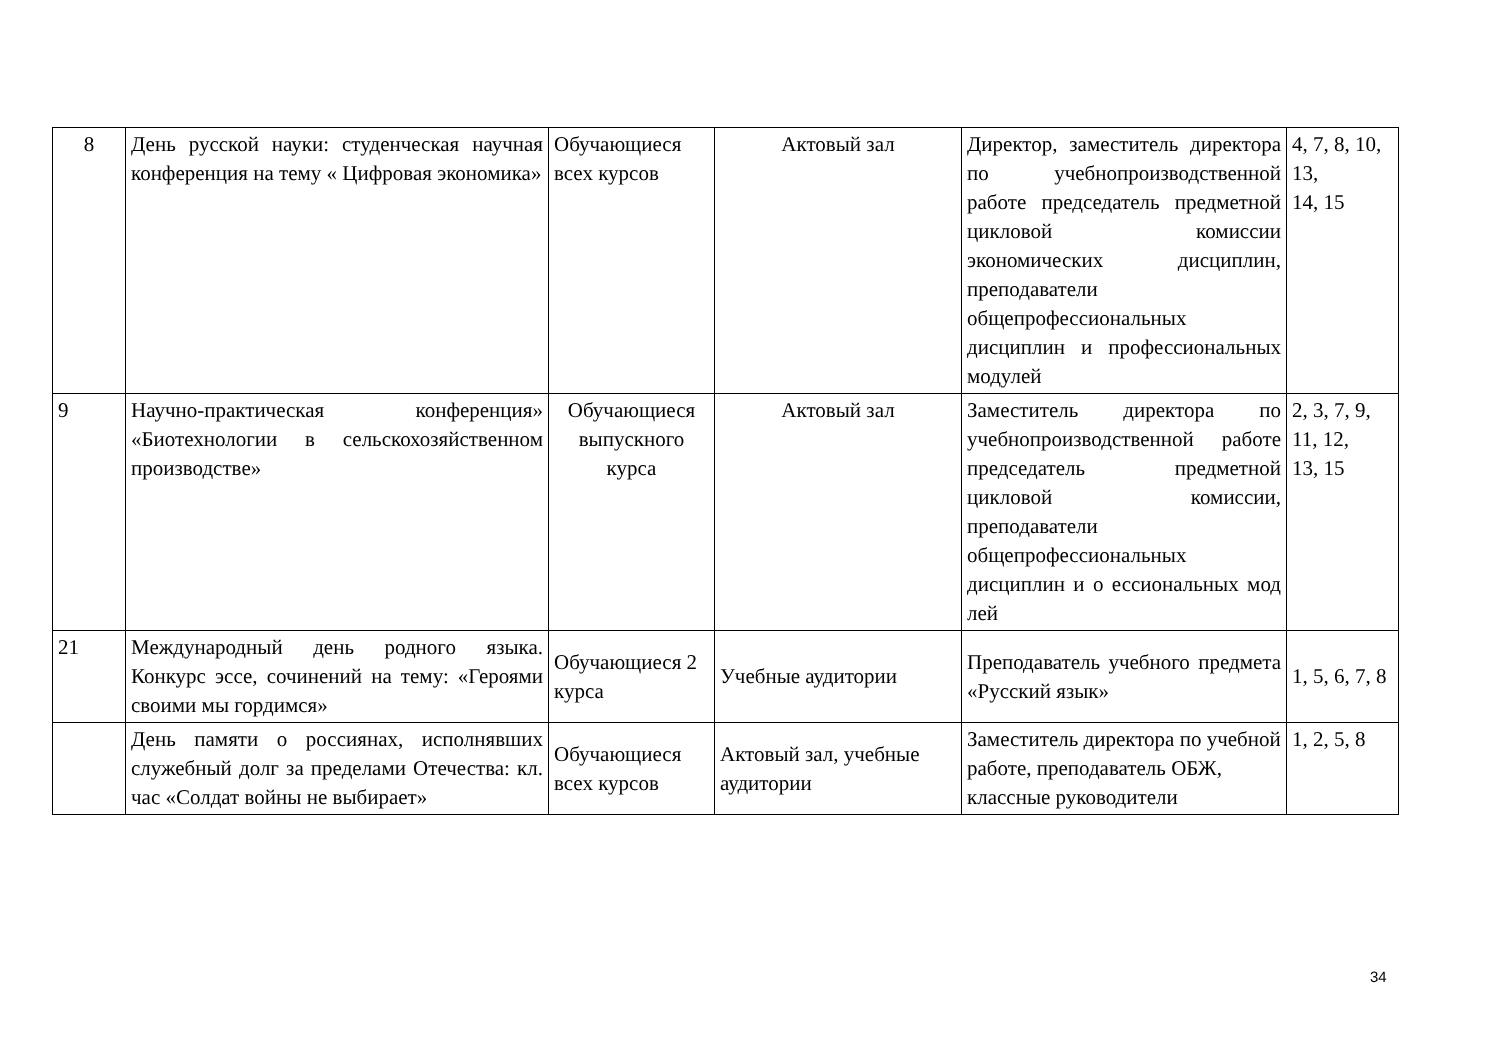| 8 | День русской науки: студенческая научная конференция на тему « Цифровая экономика» | Обучающиеся всех курсов | Актовый зал | Директор, заместитель директора по учебнопроизводственной работе председатель предметной цикловой комиссии экономических дисциплин, преподаватели общепрофессиональных дисциплин и профессиональных модулей | 4, 7, 8, 10, 13, 14, 15 |
| 9 | Научно-практическая конференция» «Биотехнологии в сельскохозяйственном производстве» | Обучающиеся выпускного курса | Актовый зал | Заместитель директора по учебнопроизводственной работе председатель предметной цикловой комиссии, преподаватели общепрофессиональных дисциплин и о ессиональных мод лей | 2, 3, 7, 9, 11, 12, 13, 15 |
| 21 | Международный день родного языка. Конкурс эссе, сочинений на тему: «Героями своими мы гордимся» | Обучающиеся 2 курса | Учебные аудитории | Преподаватель учебного предмета «Русский язык» | 1, 5, 6, 7, 8 |
| | День памяти о россиянах, исполнявших служебный долг за пределами Отечества: кл. час «Солдат войны не выбирает» | Обучающиеся всех курсов | Актовый зал, учебные аудитории | Заместитель директора по учебной работе, преподаватель ОБЖ, классные руководители | 1, 2, 5, 8 |
34